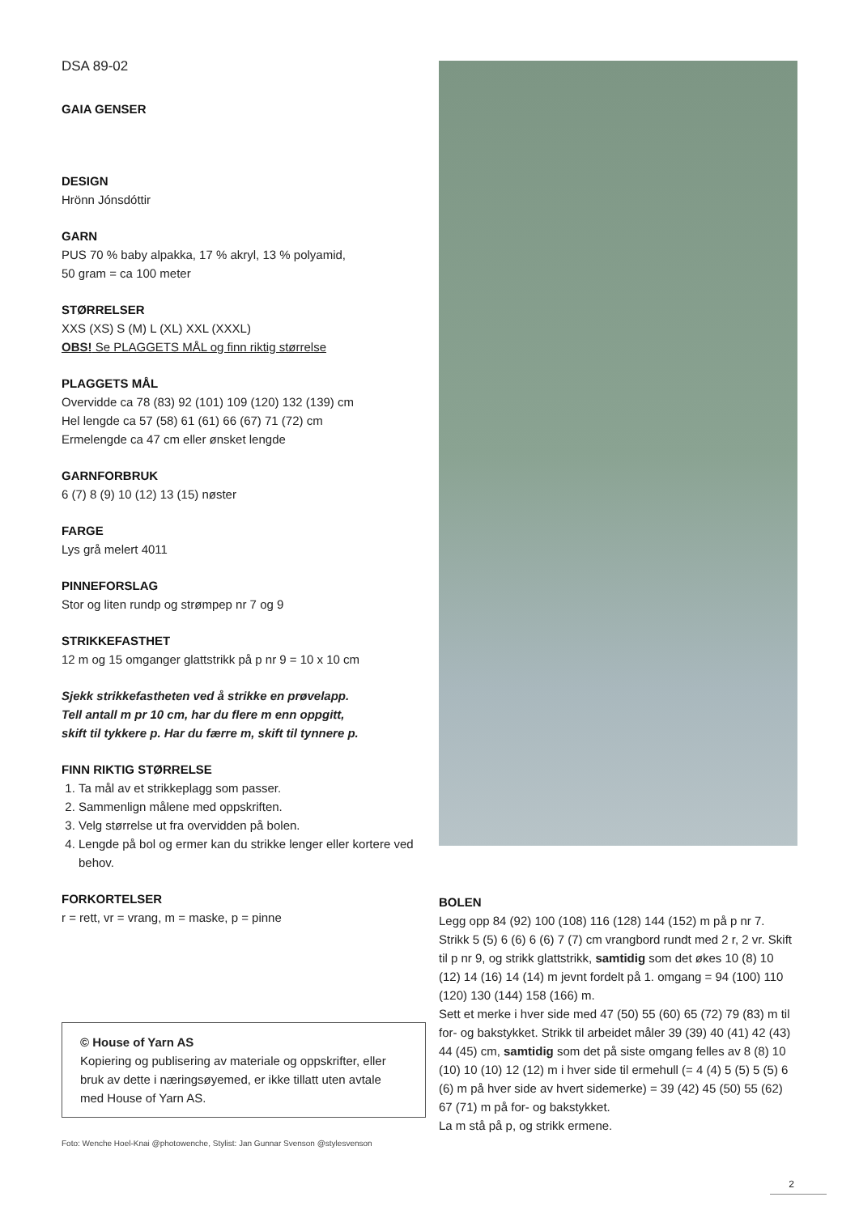DSA 89-02
GAIA GENSER
DESIGN
Hrönn Jónsdóttir
GARN
PUS 70 % baby alpakka, 17 % akryl, 13 % polyamid,
50 gram = ca 100 meter
STØRRELSER
XXS (XS) S (M) L (XL) XXL (XXXL)
OBS! Se PLAGGETS MÅL og finn riktig størrelse
PLAGGETS MÅL
Overvidde ca 78 (83) 92 (101) 109 (120) 132 (139) cm
Hel lengde ca 57 (58) 61 (61) 66 (67) 71 (72) cm
Ermelengde ca 47 cm eller ønsket lengde
GARNFORBRUK
6 (7) 8 (9) 10 (12) 13 (15) nøster
FARGE
Lys grå melert 4011
PINNEFORSLAG
Stor og liten rundp og strømpep nr 7 og 9
STRIKKEFASTHET
12 m og 15 omganger glattstrikk på p nr 9 = 10 x 10 cm
Sjekk strikkefastheten ved å strikke en prøvelapp.
Tell antall m pr 10 cm, har du flere m enn oppgitt,
skift til tykkere p. Har du færre m, skift til tynnere p.
FINN RIKTIG STØRRELSE
1. Ta mål av et strikkeplagg som passer.
2. Sammenlign målene med oppskriften.
3. Velg størrelse ut fra overvidden på bolen.
4. Lengde på bol og ermer kan du strikke lenger eller kortere ved behov.
FORKORTELSER
r = rett, vr = vrang, m = maske, p = pinne
© House of Yarn AS
Kopiering og publisering av materiale og oppskrifter, eller bruk av dette i næringsøyemed, er ikke tillatt uten avtale med House of Yarn AS.
Foto: Wenche Hoel-Knai @photowenche, Stylist: Jan Gunnar Svenson @stylesvenson
BOLEN
Legg opp 84 (92) 100 (108) 116 (128) 144 (152) m på p nr 7. Strikk 5 (5) 6 (6) 6 (6) 7 (7) cm vrangbord rundt med 2 r, 2 vr. Skift til p nr 9, og strikk glattstrikk, samtidig som det økes 10 (8) 10 (12) 14 (16) 14 (14) m jevnt fordelt på 1. omgang = 94 (100) 110 (120) 130 (144) 158 (166) m.
Sett et merke i hver side med 47 (50) 55 (60) 65 (72) 79 (83) m til for- og bakstykket. Strikk til arbeidet måler 39 (39) 40 (41) 42 (43) 44 (45) cm, samtidig som det på siste omgang felles av 8 (8) 10 (10) 10 (10) 12 (12) m i hver side til ermehull (= 4 (4) 5 (5) 5 (5) 6 (6) m på hver side av hvert sidemerke) = 39 (42) 45 (50) 55 (62) 67 (71) m på for- og bakstykket.
La m stå på p, og strikk ermene.
2